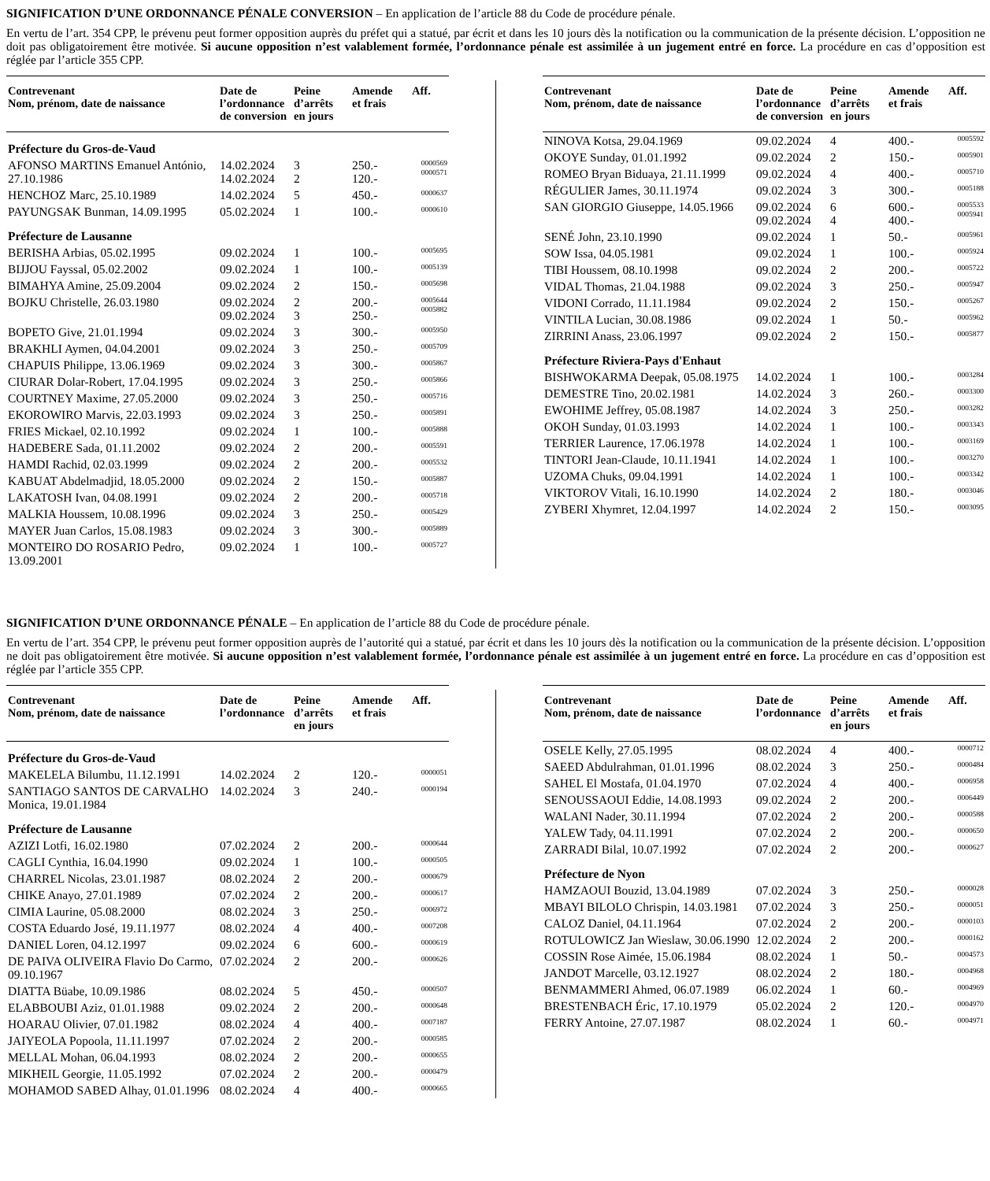SIGNIFICATION D’UNE ORDONNANCE PÉNALE CONVERSION – En application de l’article 88 du Code de procédure pénale.
En vertu de l’art. 354 CPP, le prévenu peut former opposition auprès du préfet qui a statué, par écrit et dans les 10 jours dès la notification ou la communication de la présente décision. L’opposition ne doit pas obligatoirement être motivée. Si aucune opposition n’est valablement formée, l’ordonnance pénale est assimilée à un jugement entré en force. La procédure en cas d’opposition est réglée par l’article 355 CPP.
| Contrevenant Nom, prénom, date de naissance | Date de l’ordonnance de conversion | Peine d’arrêts en jours | Amende et frais | Aff. |
| --- | --- | --- | --- | --- |
| Préfecture du Gros-de-Vaud | | | | |
| AFONSO MARTINS Emanuel António, 27.10.1986 | 14.02.2024 14.02.2024 | 3 2 | 250.- 120.- | 0000569 0000571 |
| HENCHOZ Marc, 25.10.1989 | 14.02.2024 | 5 | 450.- | 0000637 |
| PAYUNGSAK Bunman, 14.09.1995 | 05.02.2024 | 1 | 100.- | 0000610 |
| Préfecture de Lausanne | | | | |
| BERISHA Arbias, 05.02.1995 | 09.02.2024 | 1 | 100.- | 0005695 |
| BIJJOU Fayssal, 05.02.2002 | 09.02.2024 | 1 | 100.- | 0005139 |
| BIMAHYA Amine, 25.09.2004 | 09.02.2024 | 2 | 150.- | 0005698 |
| BOJKU Christelle, 26.03.1980 | 09.02.2024 09.02.2024 | 2 3 | 200.- 250.- | 0005644 0005882 |
| BOPETO Give, 21.01.1994 | 09.02.2024 | 3 | 300.- | 0005950 |
| BRAKHLI Aymen, 04.04.2001 | 09.02.2024 | 3 | 250.- | 0005709 |
| CHAPUIS Philippe, 13.06.1969 | 09.02.2024 | 3 | 300.- | 0005867 |
| CIURAR Dolar-Robert, 17.04.1995 | 09.02.2024 | 3 | 250.- | 0005866 |
| COURTNEY Maxime, 27.05.2000 | 09.02.2024 | 3 | 250.- | 0005716 |
| EKOROWIRO Marvis, 22.03.1993 | 09.02.2024 | 3 | 250.- | 0005891 |
| FRIES Mickael, 02.10.1992 | 09.02.2024 | 1 | 100.- | 0005888 |
| HADEBERE Sada, 01.11.2002 | 09.02.2024 | 2 | 200.- | 0005591 |
| HAMDI Rachid, 02.03.1999 | 09.02.2024 | 2 | 200.- | 0005532 |
| KABUAT Abdelmadjid, 18.05.2000 | 09.02.2024 | 2 | 150.- | 0005887 |
| LAKATOSH Ivan, 04.08.1991 | 09.02.2024 | 2 | 200.- | 0005718 |
| MALKIA Houssem, 10.08.1996 | 09.02.2024 | 3 | 250.- | 0005429 |
| MAYER Juan Carlos, 15.08.1983 | 09.02.2024 | 3 | 300.- | 0005889 |
| MONTEIRO DO ROSARIO Pedro, 13.09.2001 | 09.02.2024 | 1 | 100.- | 0005727 |
| Contrevenant Nom, prénom, date de naissance | Date de l’ordonnance de conversion | Peine d’arrêts en jours | Amende et frais | Aff. |
| --- | --- | --- | --- | --- |
| NINOVA Kotsa, 29.04.1969 | 09.02.2024 | 4 | 400.- | 0005592 |
| OKOYE Sunday, 01.01.1992 | 09.02.2024 | 2 | 150.- | 0005901 |
| ROMEO Bryan Biduaya, 21.11.1999 | 09.02.2024 | 4 | 400.- | 0005710 |
| RÉGULIER James, 30.11.1974 | 09.02.2024 | 3 | 300.- | 0005188 |
| SAN GIORGIO Giuseppe, 14.05.1966 | 09.02.2024 09.02.2024 | 6 4 | 600.- 400.- | 0005533 0005941 |
| SENÉ John, 23.10.1990 | 09.02.2024 | 1 | 50.- | 0005961 |
| SOW Issa, 04.05.1981 | 09.02.2024 | 1 | 100.- | 0005924 |
| TIBI Houssem, 08.10.1998 | 09.02.2024 | 2 | 200.- | 0005722 |
| VIDAL Thomas, 21.04.1988 | 09.02.2024 | 3 | 250.- | 0005947 |
| VIDONI Corrado, 11.11.1984 | 09.02.2024 | 2 | 150.- | 0005267 |
| VINTILA Lucian, 30.08.1986 | 09.02.2024 | 1 | 50.- | 0005962 |
| ZIRRINI Anass, 23.06.1997 | 09.02.2024 | 2 | 150.- | 0005877 |
| Préfecture Riviera-Pays d'Enhaut | | | | |
| BISHWOKARMA Deepak, 05.08.1975 | 14.02.2024 | 1 | 100.- | 0003284 |
| DEMESTRE Tino, 20.02.1981 | 14.02.2024 | 3 | 260.- | 0003300 |
| EWOHIME Jeffrey, 05.08.1987 | 14.02.2024 | 3 | 250.- | 0003282 |
| OKOH Sunday, 01.03.1993 | 14.02.2024 | 1 | 100.- | 0003343 |
| TERRIER Laurence, 17.06.1978 | 14.02.2024 | 1 | 100.- | 0003169 |
| TINTORI Jean-Claude, 10.11.1941 | 14.02.2024 | 1 | 100.- | 0003270 |
| UZOMA Chuks, 09.04.1991 | 14.02.2024 | 1 | 100.- | 0003342 |
| VIKTOROV Vitali, 16.10.1990 | 14.02.2024 | 2 | 180.- | 0003046 |
| ZYBERI Xhymret, 12.04.1997 | 14.02.2024 | 2 | 150.- | 0003095 |
SIGNIFICATION D’UNE ORDONNANCE PÉNALE – En application de l’article 88 du Code de procédure pénale.
En vertu de l’art. 354 CPP, le prévenu peut former opposition auprès de l’autorité qui a statué, par écrit et dans les 10 jours dès la notification ou la communication de la présente décision. L’opposition ne doit pas obligatoirement être motivée. Si aucune opposition n’est valablement formée, l’ordonnance pénale est assimilée à un jugement entré en force. La procédure en cas d’opposition est réglée par l’article 355 CPP.
| Contrevenant Nom, prénom, date de naissance | Date de l’ordonnance | Peine d’arrêts en jours | Amende et frais | Aff. |
| --- | --- | --- | --- | --- |
| Préfecture du Gros-de-Vaud | | | | |
| MAKELELA Bilumbu, 11.12.1991 | 14.02.2024 | 2 | 120.- | 0000051 |
| SANTIAGO SANTOS DE CARVALHO Monica, 19.01.1984 | 14.02.2024 | 3 | 240.- | 0000194 |
| Préfecture de Lausanne | | | | |
| AZIZI Lotfi, 16.02.1980 | 07.02.2024 | 2 | 200.- | 0000644 |
| CAGLI Cynthia, 16.04.1990 | 09.02.2024 | 1 | 100.- | 0000505 |
| CHARREL Nicolas, 23.01.1987 | 08.02.2024 | 2 | 200.- | 0000679 |
| CHIKE Anayo, 27.01.1989 | 07.02.2024 | 2 | 200.- | 0000617 |
| CIMIA Laurine, 05.08.2000 | 08.02.2024 | 3 | 250.- | 0006972 |
| COSTA Eduardo José, 19.11.1977 | 08.02.2024 | 4 | 400.- | 0007208 |
| DANIEL Loren, 04.12.1997 | 09.02.2024 | 6 | 600.- | 0000619 |
| DE PAIVA OLIVEIRA Flavio Do Carmo, 09.10.1967 | 07.02.2024 | 2 | 200.- | 0000626 |
| DIATTA Büabe, 10.09.1986 | 08.02.2024 | 5 | 450.- | 0000507 |
| ELABBOUBI Aziz, 01.01.1988 | 09.02.2024 | 2 | 200.- | 0000648 |
| HOARAU Olivier, 07.01.1982 | 08.02.2024 | 4 | 400.- | 0007187 |
| JAIYEOLA Popoola, 11.11.1997 | 07.02.2024 | 2 | 200.- | 0000585 |
| MELLAL Mohan, 06.04.1993 | 08.02.2024 | 2 | 200.- | 0000655 |
| MIKHEIL Georgie, 11.05.1992 | 07.02.2024 | 2 | 200.- | 0000479 |
| MOHAMOD SABED Alhay, 01.01.1996 | 08.02.2024 | 4 | 400.- | 0000665 |
| Contrevenant Nom, prénom, date de naissance | Date de l’ordonnance | Peine d’arrêts en jours | Amende et frais | Aff. |
| --- | --- | --- | --- | --- |
| OSELE Kelly, 27.05.1995 | 08.02.2024 | 4 | 400.- | 0000712 |
| SAEED Abdulrahman, 01.01.1996 | 08.02.2024 | 3 | 250.- | 0000484 |
| SAHEL El Mostafa, 01.04.1970 | 07.02.2024 | 4 | 400.- | 0006958 |
| SENOUSSAOUI Eddie, 14.08.1993 | 09.02.2024 | 2 | 200.- | 0006449 |
| WALANI Nader, 30.11.1994 | 07.02.2024 | 2 | 200.- | 0000588 |
| YALEW Tady, 04.11.1991 | 07.02.2024 | 2 | 200.- | 0000650 |
| ZARRADI Bilal, 10.07.1992 | 07.02.2024 | 2 | 200.- | 0000627 |
| Préfecture de Nyon | | | | |
| HAMZAOUI Bouzid, 13.04.1989 | 07.02.2024 | 3 | 250.- | 0000028 |
| MBAYI BILOLO Chrispin, 14.03.1981 | 07.02.2024 | 3 | 250.- | 0000051 |
| CALOZ Daniel, 04.11.1964 | 07.02.2024 | 2 | 200.- | 0000103 |
| ROTULOWICZ Jan Wieslaw, 30.06.1990 | 12.02.2024 | 2 | 200.- | 0000162 |
| COSSIN Rose Aimée, 15.06.1984 | 08.02.2024 | 1 | 50.- | 0004573 |
| JANDOT Marcelle, 03.12.1927 | 08.02.2024 | 2 | 180.- | 0004968 |
| BENMAMMERI Ahmed, 06.07.1989 | 06.02.2024 | 1 | 60.- | 0004969 |
| BRESTENBACH Éric, 17.10.1979 | 05.02.2024 | 2 | 120.- | 0004970 |
| FERRY Antoine, 27.07.1987 | 08.02.2024 | 1 | 60.- | 0004971 |